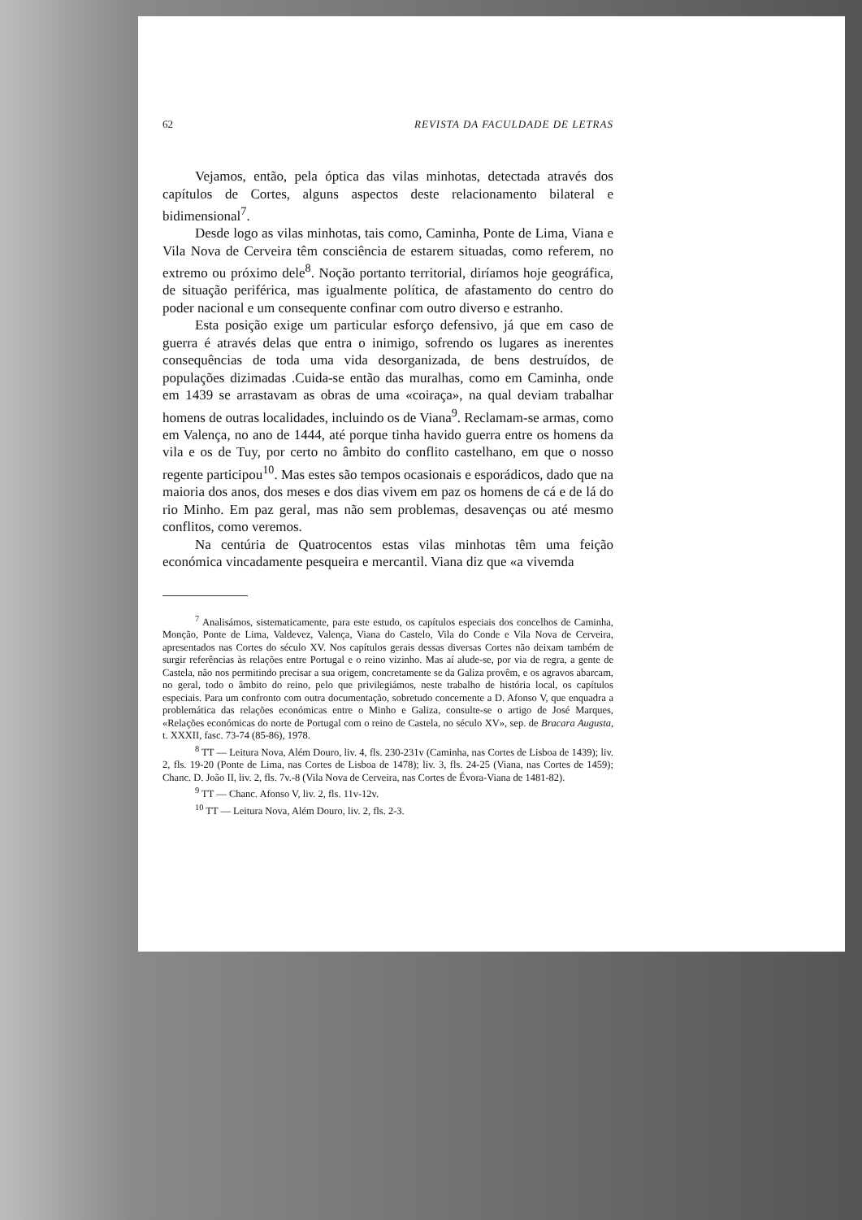62 REVISTA DA FACULDADE DE LETRAS
Vejamos, então, pela óptica das vilas minhotas, detectada através dos capítulos de Cortes, alguns aspectos deste relacionamento bilateral e bidimensional<sup>7</sup>.
Desde logo as vilas minhotas, tais como, Caminha, Ponte de Lima, Viana e Vila Nova de Cerveira têm consciência de estarem situadas, como referem, no extremo ou próximo dele<sup>8</sup>. Noção portanto territorial, diríamos hoje geográfica, de situação periférica, mas igualmente política, de afastamento do centro do poder nacional e um consequente confinar com outro diverso e estranho.
Esta posição exige um particular esforço defensivo, já que em caso de guerra é através delas que entra o inimigo, sofrendo os lugares as inerentes consequências de toda uma vida desorganizada, de bens destruídos, de populações dizimadas .Cuida-se então das muralhas, como em Caminha, onde em 1439 se arrastavam as obras de uma «coiraça», na qual deviam trabalhar homens de outras localidades, incluindo os de Viana<sup>9</sup>. Reclamam-se armas, como em Valença, no ano de 1444, até porque tinha havido guerra entre os homens da vila e os de Tuy, por certo no âmbito do conflito castelhano, em que o nosso regente participou<sup>10</sup>. Mas estes são tempos ocasionais e esporádicos, dado que na maioria dos anos, dos meses e dos dias vivem em paz os homens de cá e de lá do rio Minho. Em paz geral, mas não sem problemas, desavenças ou até mesmo conflitos, como veremos.
Na centúria de Quatrocentos estas vilas minhotas têm uma feição económica vincadamente pesqueira e mercantil. Viana diz que «a vivemda
<sup>7</sup> Analisámos, sistematicamente, para este estudo, os capítulos especiais dos concelhos de Caminha, Monção, Ponte de Lima, Valdevez, Valença, Viana do Castelo, Vila do Conde e Vila Nova de Cerveira, apresentados nas Cortes do século XV. Nos capítulos gerais dessas diversas Cortes não deixam também de surgir referências às relações entre Portugal e o reino vizinho. Mas aí alude-se, por via de regra, a gente de Castela, não nos permitindo precisar a sua origem, concretamente se da Galiza provêm, e os agravos abarcam, no geral, todo o âmbito do reino, pelo que privilegiámos, neste trabalho de história local, os capítulos especiais. Para um confronto com outra documentação, sobretudo concernente a D. Afonso V, que enquadra a problemática das relações económicas entre o Minho e Galiza, consulte-se o artigo de José Marques, «Relações económicas do norte de Portugal com o reino de Castela, no século XV», sep. de Bracara Augusta, t. XXXII, fasc. 73-74 (85-86), 1978.
<sup>8</sup> TT — Leitura Nova, Além Douro, liv. 4, fls. 230-231v (Caminha, nas Cortes de Lisboa de 1439); liv. 2, fls. 19-20 (Ponte de Lima, nas Cortes de Lisboa de 1478); liv. 3, fls. 24-25 (Viana, nas Cortes de 1459); Chanc. D. João II, liv. 2, fls. 7v.-8 (Vila Nova de Cerveira, nas Cortes de Évora-Viana de 1481-82).
<sup>9</sup> TT — Chanc. Afonso V, liv. 2, fls. 11v-12v.
<sup>10</sup> TT — Leitura Nova, Além Douro, liv. 2, fls. 2-3.